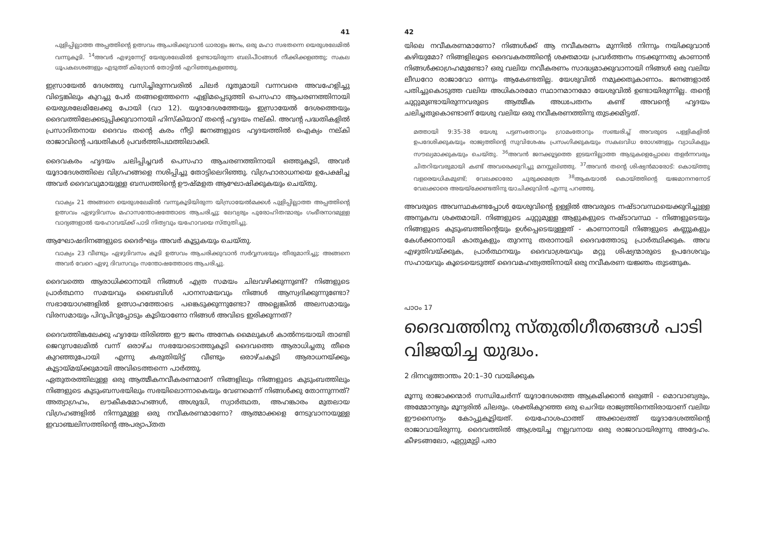41
പുളിപ്പില്ലാത്ത അപ്പത്തിന്റെ ഉത്സവം ആചരിക്കുവാൻ ധാരാളം ജനം, ഒരു മഹാ സഭതന്നെ യെരുശലേമിൽ വന്നുകൂടി. <sup>14</sup>അവർ എഴുന്നേറ്റ് യേരുശലേമിൽ ഉണ്ടായിരുന്ന ബലിപീഠങ്ങൾ നീക്കിക്കളഞ്ഞു; സകല ധൂപകലശങ്ങളും എടുത്ത് കിദ്രോൻ തോട്ടിൽ എറിഞ്ഞുകളഞ്ഞു.
ഇസ്രായേൽ ദേശത്തു വസിച്ചിരുന്നവരിൽ ചിലർ ദൂതുമായി വന്നവരെ അവഹേളിച്ചു വിട്ടെങ്കിലും കുറച്ചു പേർ തങ്ങളെത്തന്നെ എളിമപ്പെടുത്തി പെസഹാ ആചരണത്തിനായി യെരുശലേമിലേക്കു പോയി (വാ 12). യൂദാദേശത്തേയും ഇസ്രായേൽ ദേശത്തെയും ദൈവത്തിലേക്കടുപ്പിക്കുവാനായി ഹിസ്കിയാവ് തന്റെ ഹൃദയം നല്കി. അവന്റ പദ്ധതികളിൽ പ്രസാദിതനായ ദൈവം തന്റെ കരം നീട്ടി ജനങ്ങളുടെ ഹൃദയത്തിൽ ഐക്യം നല്കി രാജാവിന്റെ പദ്ധതികൾ പ്രവർത്തിപഥത്തിലാക്കി.
ദൈവകരം ഹൃദയം ചലിപ്പിച്ചവർ പെസഹാ ആചരണത്തിനായി ഒത്തുകൂടി, അവർ യൂദാദേശത്തിലെ വിഗ്രഹങ്ങളെ നശിപ്പിച്ചു തോട്ടിലെറിഞ്ഞു. വിഗ്രഹാരാധനയെ ഉപേക്ഷിച്ച അവർ ദൈവവുമായുള്ള ബന്ധത്തിന്റെ ഊഷ്മളത ആഘോഷിക്കുകയും ചെയ്തു.
വാക്യം 21 അങ്ങനെ യെരുശലേമിൽ വന്നുകൂടിയിരുന്ന യിസ്രായേൽമക്കൾ പുളിപ്പില്ലാത്ത അപ്പത്തിന്റെ ഉത്സവം ഏഴുദിവസം മഹാസന്തോഷത്തോടെ ആചരിച്ചു; ലേവ്യരും പുരോഹിതന്മാരും ഗംഭീരനാദമുള്ള വാദ്യങ്ങളാൽ യഹോവയ്ക്ക് പാടി നിത്യവും യഹോവയെ സ്തുതിച്ചു.
ആഘോഷദിനങ്ങളുടെ ദൈർഘ്യം അവർ കൂട്ടുകയും ചെയ്തു.
വാക്യം 23 വീണ്ടും ഏഴുദിവസം കൂടി ഉത്സവം ആചരിക്കുവാൻ സർവ്വസഭയും തീരുമാനിച്ചു; അങ്ങനെ അവർ വേറെ ഏഴു ദിവസവും സന്തോഷത്തോടെ ആചരിച്ചു.
ദൈവത്തെ ആരാധിക്കാനായി നിങ്ങൾ എത്ര സമയം ചിലവഴിക്കുന്നുണ്ട്? നിങ്ങളുടെ പ്രാർത്ഥനാ സമയവും ബൈബിൾ പഠനസമയവും നിങ്ങൾ ആസ്വദിക്കുന്നുണ്ടോ? സഭായോഗങ്ങളിൽ ഉത്സാഹത്തോടെ പങ്കെടുക്കുന്നുണ്ടോ? അല്ലെങ്കിൽ അലസമായും വിരസമായും പിറുപിറുപ്പോടും കൂടിയാണോ നിങ്ങൾ അവിടെ ഇരിക്കുന്നത്?
ദൈവത്തിങ്കലേക്കു ഹൃദയേ തിരിഞ്ഞ ഈ ജനം അനേക മൈലുകൾ കാൽനടയായി താണ്ടി ജെറുസലേമിൽ വന്ന് ഒരാഴ്ച സഭയോടൊത്തുകൂടി ദൈവത്തെ ആരാധിച്ചതു തീരെ കുറഞ്ഞുപോയി എന്നു കരുതിയിട്ട് വീണ്ടും ഒരാഴ്ചകൂടി ആരാധനയ്ക്കും കൂട്ടായ്മയ്ക്കുമായി അവിടെത്തന്നെ പാർത്തു.
ഏതുതരത്തിലുള്ള ഒരു ആത്മീകനവീകരണമാണ് നിങ്ങളിലും നിങ്ങളുടെ കുടുംബത്തിലും നിങ്ങളുടെ കുടുംബസഭയിലും സഭയിലൊന്നാകെയും വേണമെന്ന് നിങ്ങൾക്കു തോന്നുന്നത്? അത്യാഗ്രഹം, ലൗകീകമോഹങ്ങൾ, അശുദ്ധി, സ്വാർത്ഥത, അഹങ്കാരം മുതലായ വിഗ്രഹങ്ങളിൽ നിന്നുമുള്ള ഒരു നവീകരണമാണോ? ആത്മാക്കളെ നേടുവാനായുള്ള ഇവാഞ്ചലിസത്തിന്റെ അപര്യാപ്തത
42
യിലെ നവീകരണമാണോ? നിങ്ങൾക്ക് ആ നവീകരണം മുന്നിൽ നിന്നും നയിക്കുവാൻ കഴിയുമോ? നിങ്ങളിലൂടെ ദൈവകരത്തിന്റെ ശക്തമായ പ്രവർത്തനം നടക്കുന്നതു കാണാൻ നിങ്ങൾക്കാഗ്രഹമുണ്ടോ? ഒരു വലിയ നവീകരണം സാദ്ധ്യമാക്കുവാനായി നിങ്ങൾ ഒരു വലിയ ലീഡറോ രാജാവോ ഒന്നും ആകേണ്ടതില്ല. യേശുവിൽ നമുക്കതുകാണാം. ജനങ്ങളാൽ പതിച്ചുകൊടുത്ത വലിയ അധികാരമോ സ്ഥാനമാനമോ യേശുവിൽ ഉണ്ടായിരുന്നില്ല. തന്റെ ചുറ്റുമുണ്ടായിരുന്നവരുടെ ആത്മീക അധഃപതനം കണ്ട് അവന്റെ ഹൃദയം ചലിച്ചതുകൊണ്ടാണ് യേശു വലിയ ഒരു നവീകരണത്തിനു തുടക്കമിട്ടത്.
മത്തായി 9:35-38 യേശു പട്ടണംതോറും ഗ്രാമംതോറും സഞ്ചരിച്ച് അവരുടെ പള്ളികളിൽ ഉപദേശിക്കുകയും രാജ്യത്തിന്റെ സുവിശേഷം പ്രസംഗിക്കുകയും സകലവിധ രോഗങ്ങളും വ്യാധികളും സൗഖ്യമാക്കുകയും ചെയ്തു. <sup>36</sup>അവൻ ജനക്കൂട്ടത്തെ ഇടയനില്ലാത്ത ആടുകളെപ്പോലെ തളർന്നവരും ചിതറിയവരുമായി കണ്ട് അവരെക്കുറിച്ചു മനസ്സലിഞ്ഞു. <sup>37</sup>അവൻ തന്റെ ശിഷ്യൻമാരോട്: കൊയ്ത്തു വളരെയധികമുണ്ട്; വേലക്കാരോ ചുരുക്കമത്രേ <sup>38</sup>ആകയാൽ കൊയ്ത്തിന്റെ യജമാനനനോട് വേലക്കാരെ അയയ്ക്കേണ്ടതിനു യാചിക്കുവിൻ എന്നു പറഞ്ഞു.
അവരുടെ അവസ്ഥകണ്ടപ്പോൾ യേശുവിന്റെ ഉള്ളിൽ അവരുടെ നഷ്ടാവസ്ഥയെക്കുറിച്ചുള്ള അനുകമ്പ ശക്തമായി. നിങ്ങളുടെ ചുറ്റുമുള്ള ആളുകളുടെ നഷ്ടാവസ്ഥ - നിങ്ങളുടെയും നിങ്ങളുടെ കുടുംബത്തിന്റെയും ഉൾപ്പെടെയുള്ളത് - കാണാനായി നിങ്ങളുടെ കണ്ണുകളും കേൾക്കാനായി കാതുകളും തുറന്നു തരാനായി ദൈവത്തോടു പ്രാർത്ഥിക്കുക. അവ എഴുതിവയ്ക്കുക, പ്രാർത്ഥനയും ദൈവാശ്രയവും മറ്റു ശിഷ്യന്മാരുടെ ഉപദേശവും സഹായവും കൂടെയെടുത്ത് ദൈവമഹത്വത്തിനായി ഒരു നവീകരണ യജ്ഞം തുടങ്ങുക.
പാഠം 17
ദൈവത്തിനു സ്തുതിഗീതങ്ങൾ പാടി വിജയിച്ച യുദ്ധം.
2 ദിനവൃത്താന്തം 20:1–30 വായിക്കുക
മൂന്നു രാജാക്കന്മാർ സന്ധിചേർന്ന് യൂദാദേശത്തെ ആക്രമിക്കാൻ ഒരുങ്ങി - മൊവാബ്യരും, അമ്മോന്യരും മൂന്യരിൽ ചിലരും. ശക്തികുറഞ്ഞ ഒരു ചെറിയ രാജ്യത്തിനെതിരായാണ് വലിയ ഈസൈന്യം കോപ്പുകൂട്ടിയത്. യെഹോശഫാത്ത് അക്കാലത്ത് യൂദാദേശത്തിന്റെ രാജാവായിരുന്നു. ദൈവത്തിൽ ആശ്രയിച്ച നല്ലവനായ ഒരു രാജാവായിരുന്നു അദ്ദേഹം. കീഴടങ്ങലോ, ഏറ്റുമുട്ടി പരാ